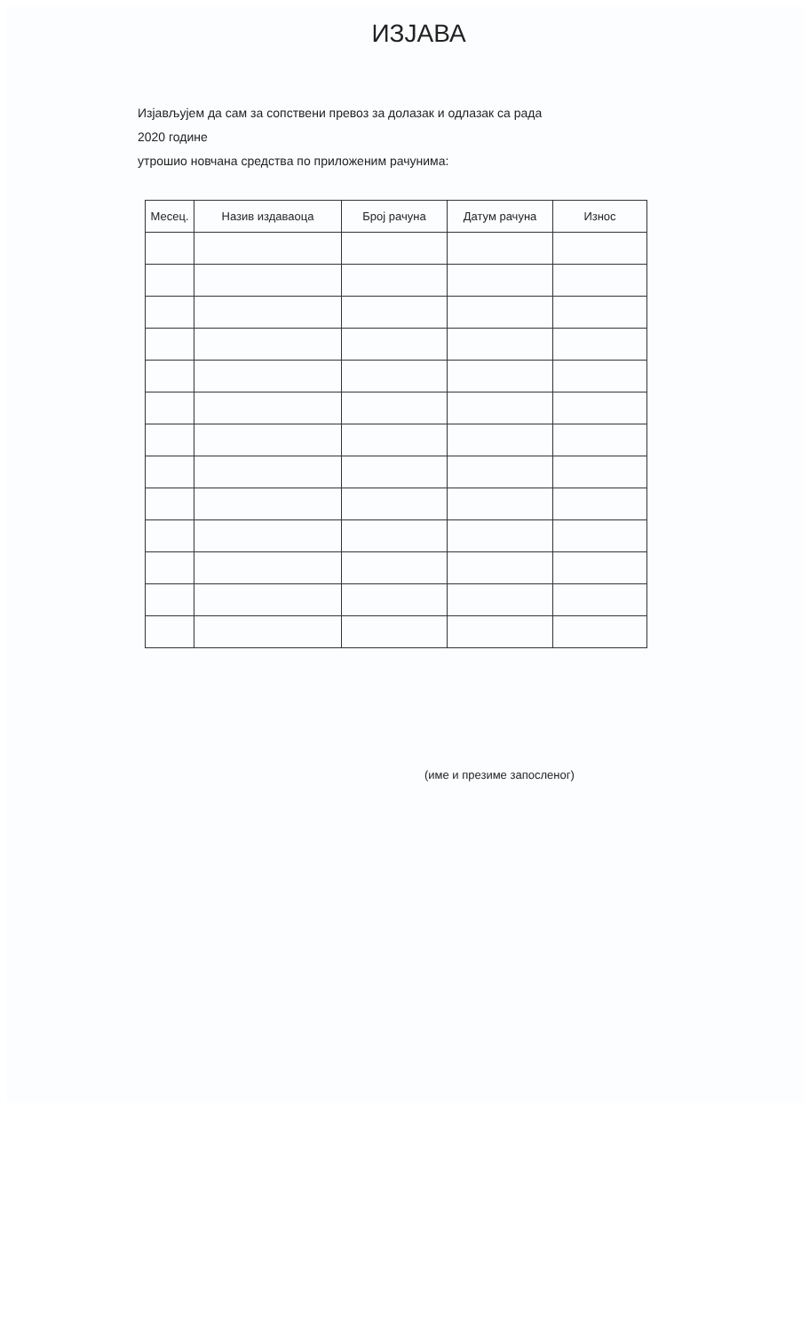ИЗЈАВА
Изјављујем да сам за сопствени превоз за долазак и одлазак са рада
2020 године
утрошио новчана средства по приложеним рачунима:
| Месец. | Назив издаваоца | Број рачуна | Датум рачуна | Износ |
| --- | --- | --- | --- | --- |
(име и презиме запосленог)